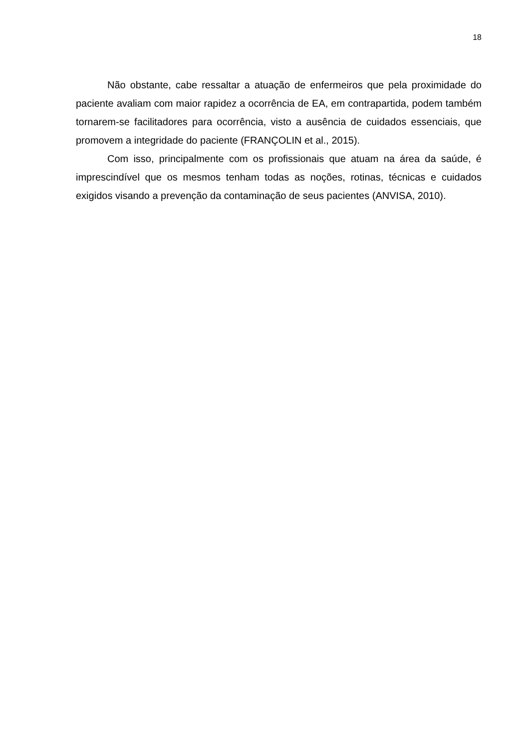18
Não obstante, cabe ressaltar a atuação de enfermeiros que pela proximidade do paciente avaliam com maior rapidez a ocorrência de EA, em contrapartida, podem também tornarem-se facilitadores para ocorrência, visto a ausência de cuidados essenciais, que promovem a integridade do paciente (FRANÇOLIN et al., 2015).
Com isso, principalmente com os profissionais que atuam na área da saúde, é imprescindível que os mesmos tenham todas as noções, rotinas, técnicas e cuidados exigidos visando a prevenção da contaminação de seus pacientes (ANVISA, 2010).